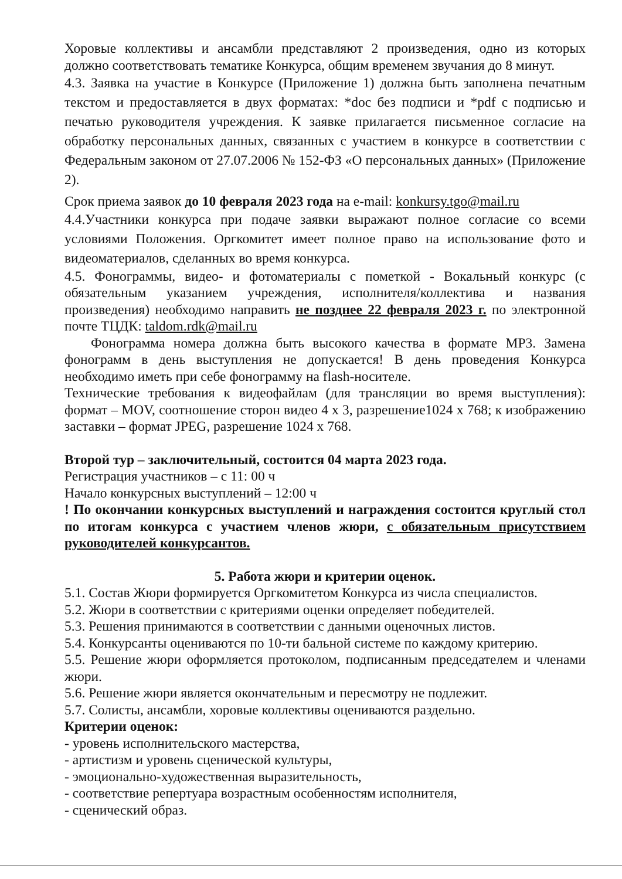Хоровые коллективы и ансамбли представляют 2 произведения, одно из которых должно соответствовать тематике Конкурса, общим временем звучания до 8 минут.
4.3. Заявка на участие в Конкурсе (Приложение 1) должна быть заполнена печатным текстом и предоставляется в двух форматах: *doc без подписи и *pdf с подписью и печатью руководителя учреждения. К заявке прилагается письменное согласие на обработку персональных данных, связанных с участием в конкурсе в соответствии с Федеральным законом от 27.07.2006 № 152-ФЗ «О персональных данных» (Приложение 2).
Срок приема заявок до 10 февраля 2023 года на e-mail: konkursy.tgo@mail.ru
4.4.Участники конкурса при подаче заявки выражают полное согласие со всеми условиями Положения. Оргкомитет имеет полное право на использование фото и видеоматериалов, сделанных во время конкурса.
4.5. Фонограммы, видео- и фотоматериалы с пометкой - Вокальный конкурс (с обязательным указанием учреждения, исполнителя/коллектива и названия произведения) необходимо направить не позднее 22 февраля 2023 г. по электронной почте ТЦДК: taldom.rdk@mail.ru
Фонограмма номера должна быть высокого качества в формате MP3. Замена фонограмм в день выступления не допускается! В день проведения Конкурса необходимо иметь при себе фонограмму на flash-носителе.
Технические требования к видеофайлам (для трансляции во время выступления): формат – MOV, соотношение сторон видео 4 х 3, разрешение1024 х 768; к изображению заставки – формат JPEG, разрешение 1024 х 768.
Второй тур – заключительный, состоится 04 марта 2023 года.
Регистрация участников – с 11: 00 ч
Начало конкурсных выступлений – 12:00 ч
! По окончании конкурсных выступлений и награждения состоится круглый стол по итогам конкурса с участием членов жюри, с обязательным присутствием руководителей конкурсантов.
5. Работа жюри и критерии оценок.
5.1. Состав Жюри формируется Оргкомитетом Конкурса из числа специалистов.
5.2. Жюри в соответствии с критериями оценки определяет победителей.
5.3. Решения принимаются в соответствии с данными оценочных листов.
5.4. Конкурсанты оцениваются по 10-ти бальной системе по каждому критерию.
5.5. Решение жюри оформляется протоколом, подписанным председателем и членами жюри.
5.6. Решение жюри является окончательным и пересмотру не подлежит.
5.7. Солисты, ансамбли, хоровые коллективы оцениваются раздельно.
Критерии оценок:
- уровень исполнительского мастерства,
- артистизм и уровень сценической культуры,
- эмоционально-художественная выразительность,
- соответствие репертуара возрастным особенностям исполнителя,
- сценический образ.